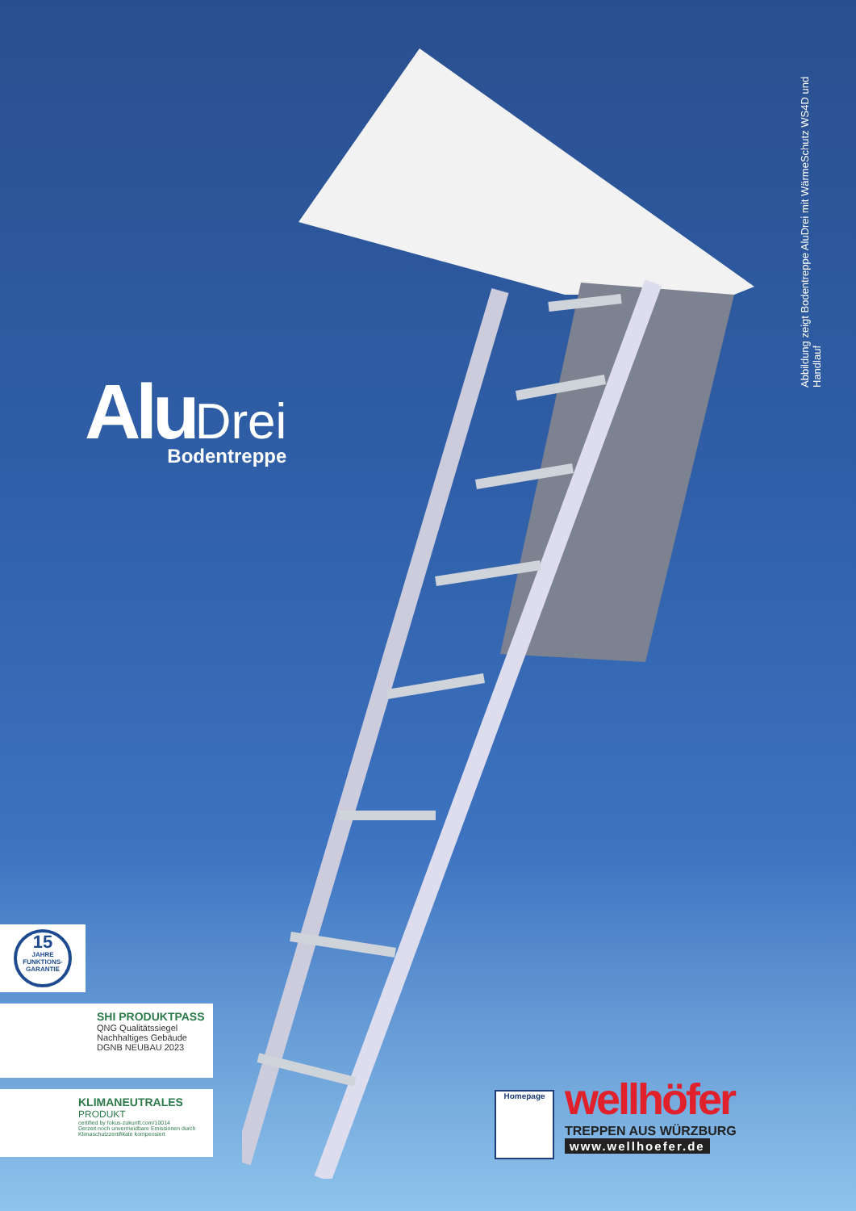Alu Drei
Bodentreppe
Abbildung zeigt Bodentreppe AluDrei mit WärmeSchutz WS4D und Handlauf
15
JAHRE
FUNKTIONS-
GARANTIE
SHI PRODUKTPASS
QNG Qualitätssiegel Nachhaltiges Gebäude DGNB NEUBAU 2023
KLIMANEUTRALES
PRODUKT
certified by fokus-zukunft.com/10014
Derzeit noch unvermeidbare Emissionen durch Klimaschutzzertifikate kompensiert
Homepage
wellhöfer
TREPPEN AUS WÜRZBURG
www.wellhoefer.de